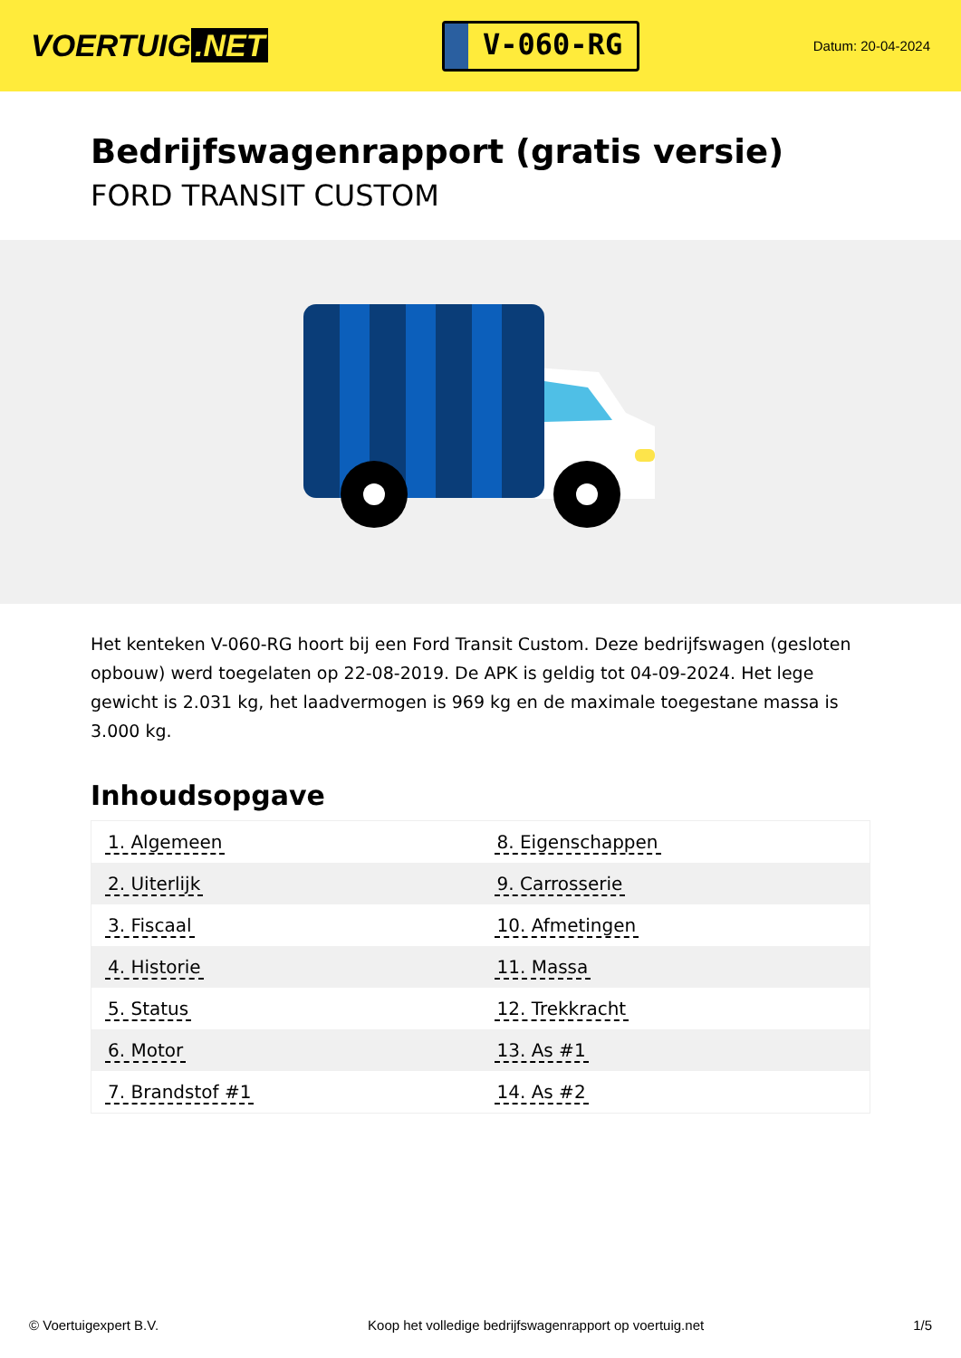VOERTUIG.NET
V-060-RG
Datum: 20-04-2024
Bedrijfswagenrapport (gratis versie)
FORD TRANSIT CUSTOM
Het kenteken V-060-RG hoort bij een Ford Transit Custom. Deze bedrijfswagen (gesloten opbouw) werd toegelaten op 22-08-2019. De APK is geldig tot 04-09-2024. Het lege gewicht is 2.031 kg, het laadvermogen is 969 kg en de maximale toegestane massa is 3.000 kg.
Inhoudsopgave
| 1. Algemeen | 8. Eigenschappen |
| 2. Uiterlijk | 9. Carrosserie |
| 3. Fiscaal | 10. Afmetingen |
| 4. Historie | 11. Massa |
| 5. Status | 12. Trekkracht |
| 6. Motor | 13. As #1 |
| 7. Brandstof #1 | 14. As #2 |
© Voertuigexpert B.V. Koop het volledige bedrijfswagenrapport op voertuig.net
1/5